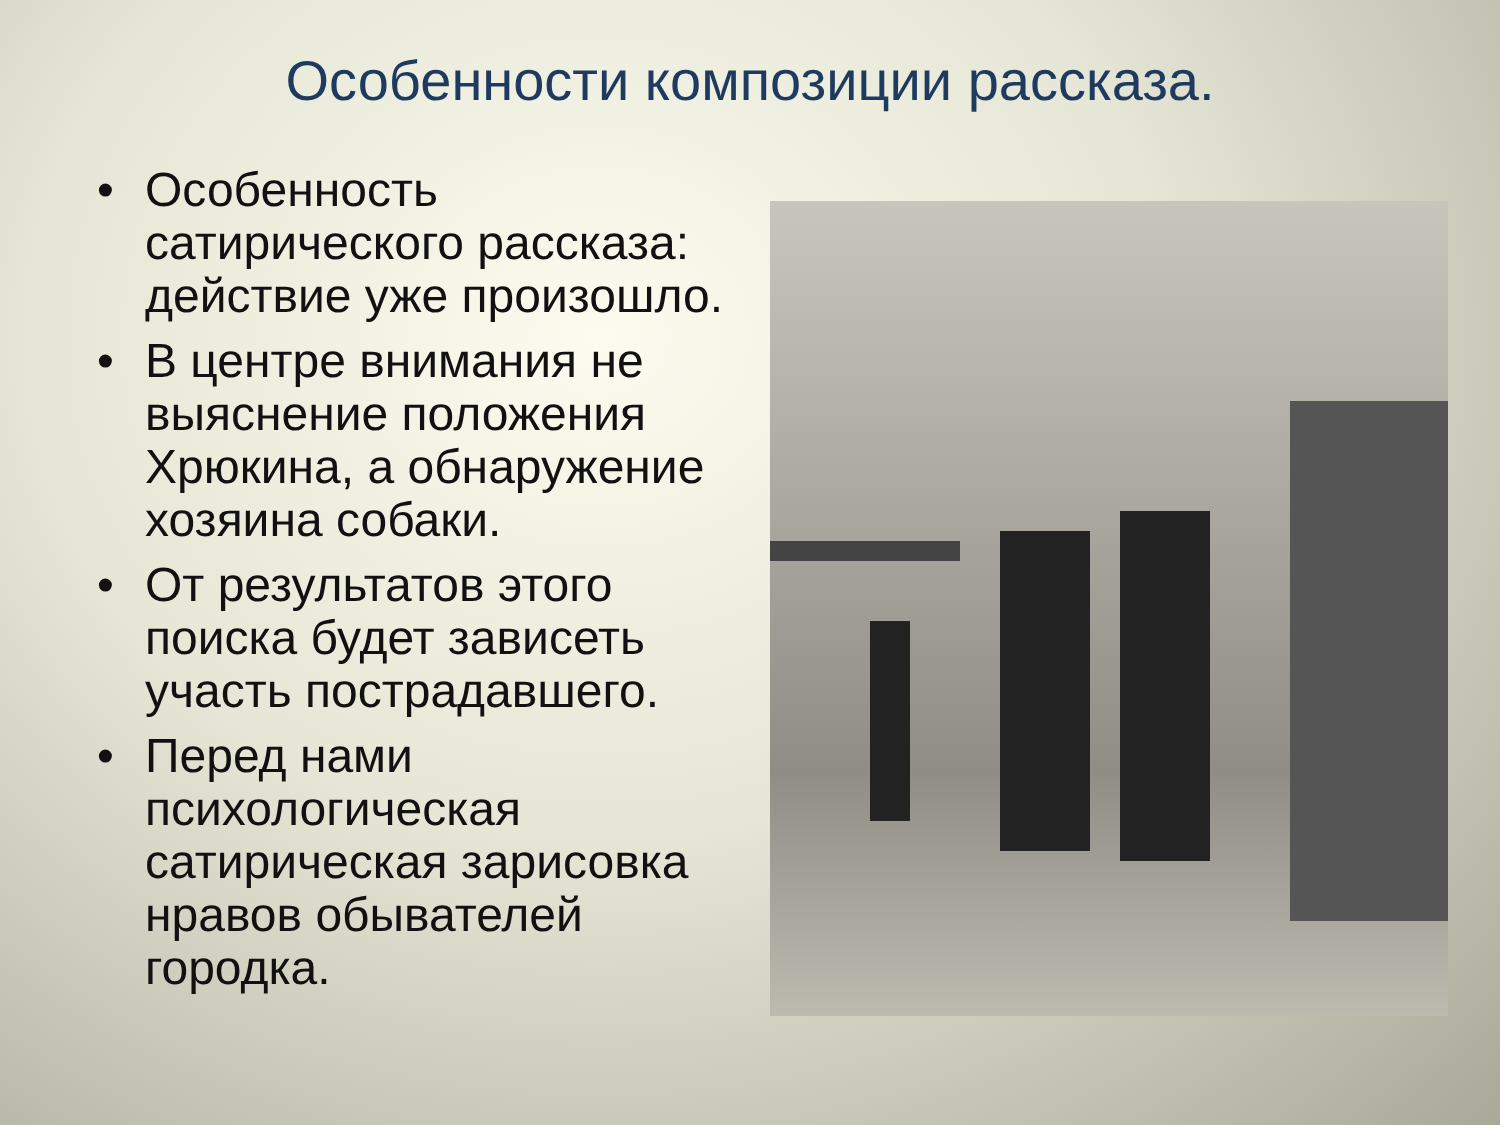Особенности композиции рассказа.
• Особенность сатирического рассказа: действие уже произошло.
• В центре внимания не выяснение положения Хрюкина, а обнаружение хозяина собаки.
• От результатов этого поиска будет зависеть участь пострадавшего.
• Перед нами психологическая сатирическая зарисовка нравов обывателей городка.